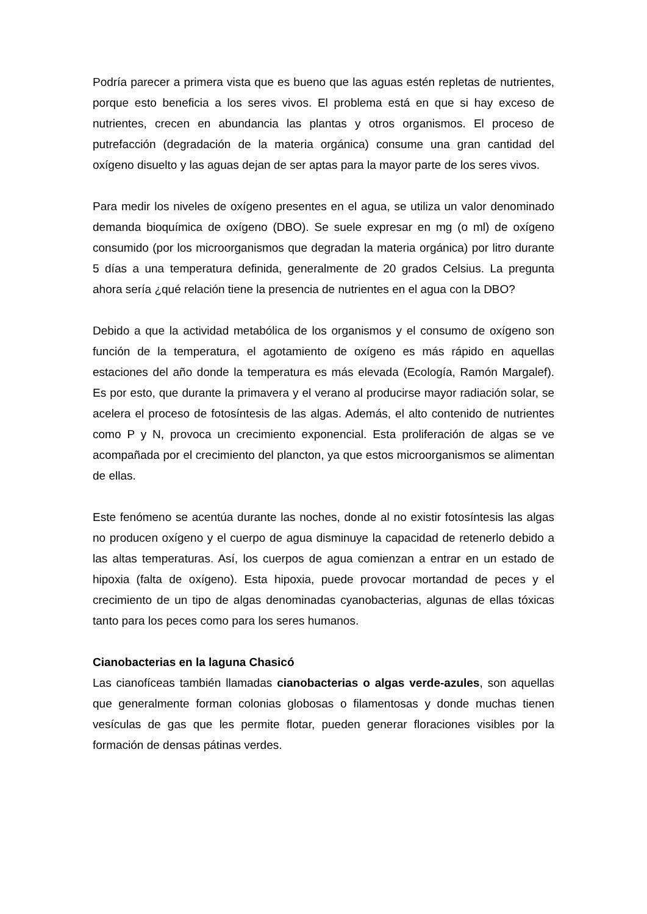Podría parecer a primera vista que es bueno que las aguas estén repletas de nutrientes, porque esto beneficia a los seres vivos. El problema está en que si hay exceso de nutrientes, crecen en abundancia las plantas y otros organismos. El proceso de putrefacción (degradación de la materia orgánica) consume una gran cantidad del oxígeno disuelto y las aguas dejan de ser aptas para la mayor parte de los seres vivos.
Para medir los niveles de oxígeno presentes en el agua, se utiliza un valor denominado demanda bioquímica de oxígeno (DBO). Se suele expresar en mg (o ml) de oxígeno consumido (por los microorganismos que degradan la materia orgánica) por litro durante 5 días a una temperatura definida, generalmente de 20 grados Celsius. La pregunta ahora sería ¿qué relación tiene la presencia de nutrientes en el agua con la DBO?
Debido a que la actividad metabólica de los organismos y el consumo de oxígeno son función de la temperatura, el agotamiento de oxígeno es más rápido en aquellas estaciones del año donde la temperatura es más elevada (Ecología, Ramón Margalef). Es por esto, que durante la primavera y el verano al producirse mayor radiación solar, se acelera el proceso de fotosíntesis de las algas. Además, el alto contenido de nutrientes como P y N, provoca un crecimiento exponencial. Esta proliferación de algas se ve acompañada por el crecimiento del plancton, ya que estos microorganismos se alimentan de ellas.
Este fenómeno se acentúa durante las noches, donde al no existir fotosíntesis las algas no producen oxígeno y el cuerpo de agua disminuye la capacidad de retenerlo debido a las altas temperaturas. Así, los cuerpos de agua comienzan a entrar en un estado de hipoxia (falta de oxígeno). Esta hipoxia, puede provocar mortandad de peces y el crecimiento de un tipo de algas denominadas cyanobacterias, algunas de ellas tóxicas tanto para los peces como para los seres humanos.
Cianobacterias en la laguna Chasicó
Las cianofíceas también llamadas cianobacterias o algas verde-azules, son aquellas que generalmente forman colonias globosas o filamentosas y donde muchas tienen vesículas de gas que les permite flotar, pueden generar floraciones visibles por la formación de densas pátinas verdes.